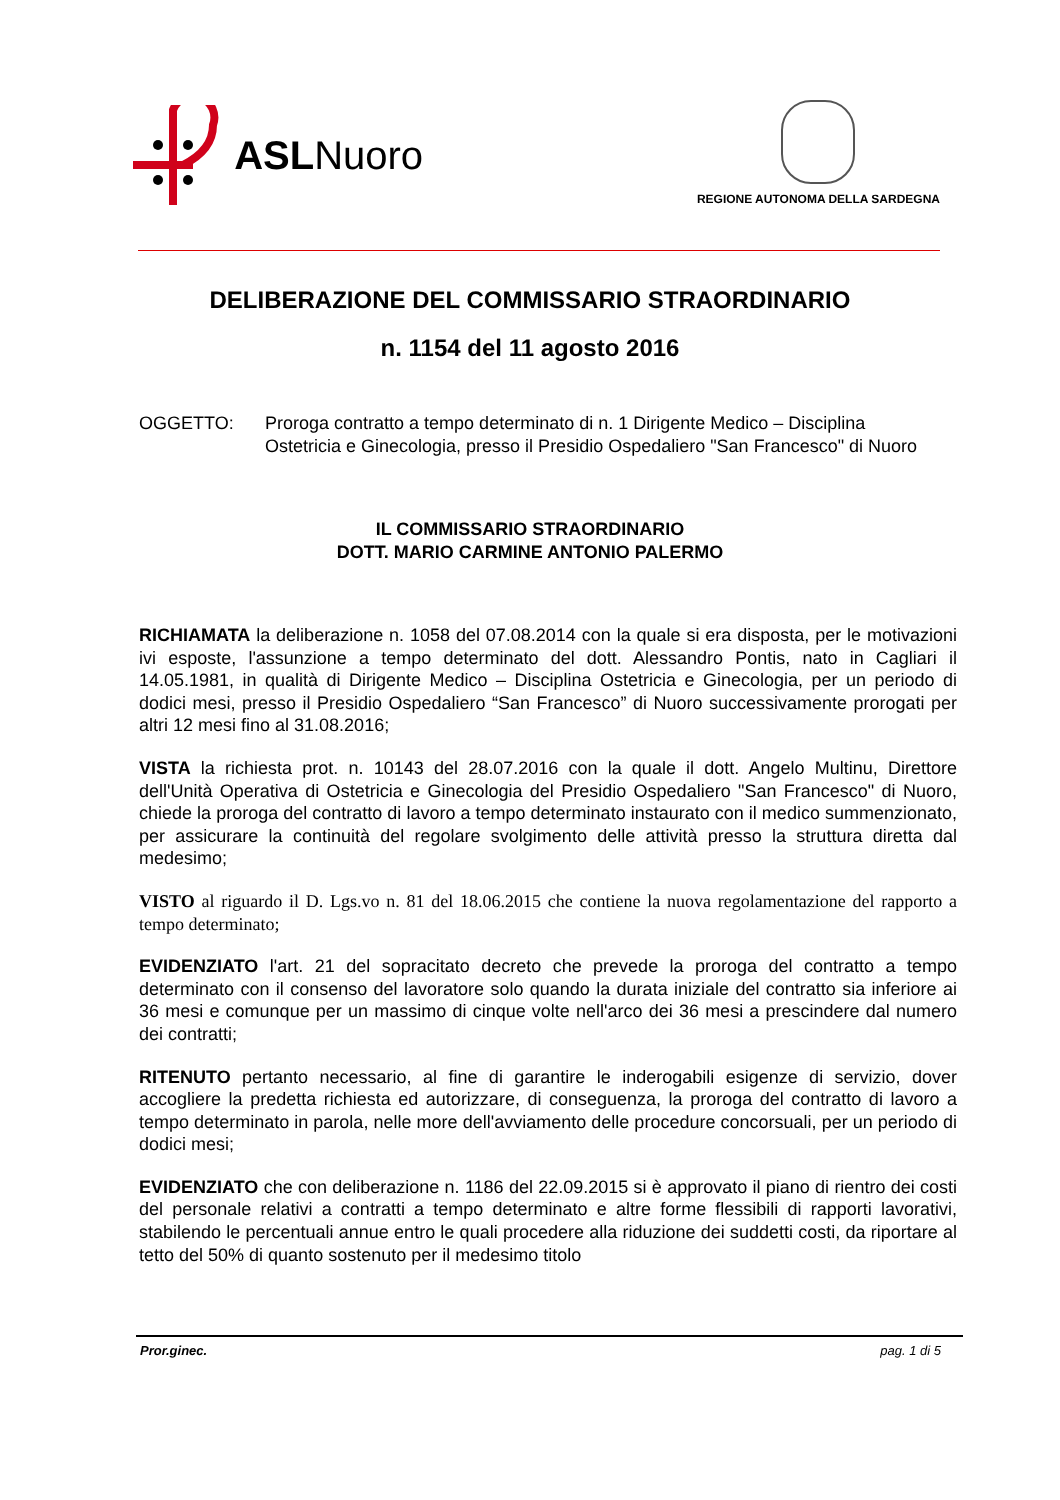ASLNuoro
REGIONE AUTONOMA DELLA SARDEGNA
DELIBERAZIONE DEL COMMISSARIO STRAORDINARIO
n. 1154 del 11 agosto 2016
OGGETTO: Proroga contratto a tempo determinato di n. 1 Dirigente Medico – Disciplina Ostetricia e Ginecologia, presso il Presidio Ospedaliero "San Francesco" di Nuoro
IL COMMISSARIO STRAORDINARIO
DOTT. MARIO CARMINE ANTONIO PALERMO
RICHIAMATA la deliberazione n. 1058 del 07.08.2014 con la quale si era disposta, per le motivazioni ivi esposte, l'assunzione a tempo determinato del dott. Alessandro Pontis, nato in Cagliari il 14.05.1981, in qualità di Dirigente Medico – Disciplina Ostetricia e Ginecologia, per un periodo di dodici mesi, presso il Presidio Ospedaliero “San Francesco” di Nuoro successivamente prorogati per altri 12 mesi fino al 31.08.2016;
VISTA la richiesta prot. n. 10143 del 28.07.2016 con la quale il dott. Angelo Multinu, Direttore dell'Unità Operativa di Ostetricia e Ginecologia del Presidio Ospedaliero "San Francesco" di Nuoro, chiede la proroga del contratto di lavoro a tempo determinato instaurato con il medico summenzionato, per assicurare la continuità del regolare svolgimento delle attività presso la struttura diretta dal medesimo;
VISTO al riguardo il D. Lgs.vo n. 81 del 18.06.2015 che contiene la nuova regolamentazione del rapporto a tempo determinato;
EVIDENZIATO l'art. 21 del sopracitato decreto che prevede la proroga del contratto a tempo determinato con il consenso del lavoratore solo quando la durata iniziale del contratto sia inferiore ai 36 mesi e comunque per un massimo di cinque volte nell'arco dei 36 mesi a prescindere dal numero dei contratti;
RITENUTO pertanto necessario, al fine di garantire le inderogabili esigenze di servizio, dover accogliere la predetta richiesta ed autorizzare, di conseguenza, la proroga del contratto di lavoro a tempo determinato in parola, nelle more dell'avviamento delle procedure concorsuali, per un periodo di dodici mesi;
EVIDENZIATO che con deliberazione n. 1186 del 22.09.2015 si è approvato il piano di rientro dei costi del personale relativi a contratti a tempo determinato e altre forme flessibili di rapporti lavorativi, stabilendo le percentuali annue entro le quali procedere alla riduzione dei suddetti costi, da riportare al tetto del 50% di quanto sostenuto per il medesimo titolo
Pror.ginec. pag. 1 di 5